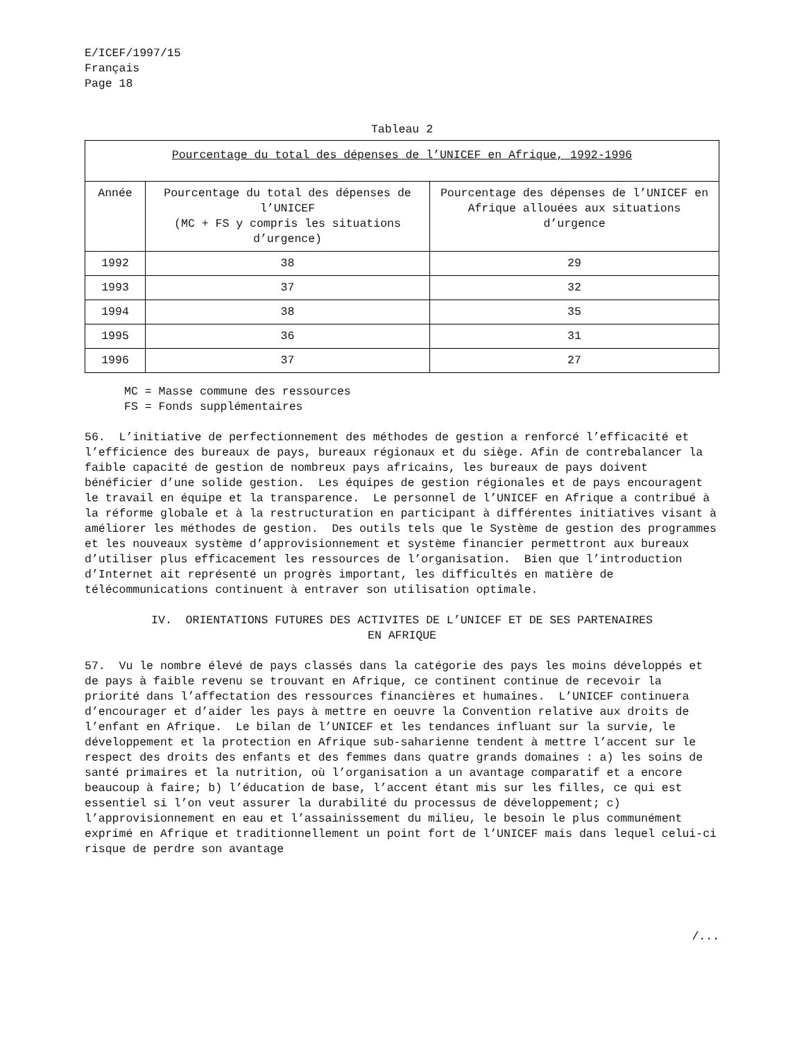E/ICEF/1997/15
Français
Page 18
Tableau 2
| Pourcentage du total des dépenses de l’UNICEF en Afrique, 1992-1996 | | |
| --- | --- | --- |
| Année | Pourcentage du total des dépenses de l’UNICEF (MC + FS y compris les situations d’urgence) | Pourcentage des dépenses de l’UNICEF en Afrique allouées aux situations d’urgence |
| 1992 | 38 | 29 |
| 1993 | 37 | 32 |
| 1994 | 38 | 35 |
| 1995 | 36 | 31 |
| 1996 | 37 | 27 |
MC = Masse commune des ressources
FS = Fonds supplémentaires
56. L’initiative de perfectionnement des méthodes de gestion a renforcé l’efficacité et l’efficience des bureaux de pays, bureaux régionaux et du siège. Afin de contrebalancer la faible capacité de gestion de nombreux pays africains, les bureaux de pays doivent bénéficier d’une solide gestion. Les équipes de gestion régionales et de pays encouragent le travail en équipe et la transparence. Le personnel de l’UNICEF en Afrique a contribué à la réforme globale et à la restructuration en participant à différentes initiatives visant à améliorer les méthodes de gestion. Des outils tels que le Système de gestion des programmes et les nouveaux système d’approvisionnement et système financier permettront aux bureaux d’utiliser plus efficacement les ressources de l’organisation. Bien que l’introduction d’Internet ait représenté un progrès important, les difficultés en matière de télécommunications continuent à entraver son utilisation optimale.
IV. ORIENTATIONS FUTURES DES ACTIVITES DE L’UNICEF ET DE SES PARTENAIRES
EN AFRIQUE
57. Vu le nombre élevé de pays classés dans la catégorie des pays les moins développés et de pays à faible revenu se trouvant en Afrique, ce continent continue de recevoir la priorité dans l’affectation des ressources financières et humaines. L’UNICEF continuera d’encourager et d’aider les pays à mettre en oeuvre la Convention relative aux droits de l’enfant en Afrique. Le bilan de l’UNICEF et les tendances influant sur la survie, le développement et la protection en Afrique sub-saharienne tendent à mettre l’accent sur le respect des droits des enfants et des femmes dans quatre grands domaines : a) les soins de santé primaires et la nutrition, où l’organisation a un avantage comparatif et a encore beaucoup à faire; b) l’éducation de base, l’accent étant mis sur les filles, ce qui est essentiel si l’on veut assurer la durabilité du processus de développement; c) l’approvisionnement en eau et l’assainissement du milieu, le besoin le plus communément exprimé en Afrique et traditionnellement un point fort de l’UNICEF mais dans lequel celui-ci risque de perdre son avantage
/...